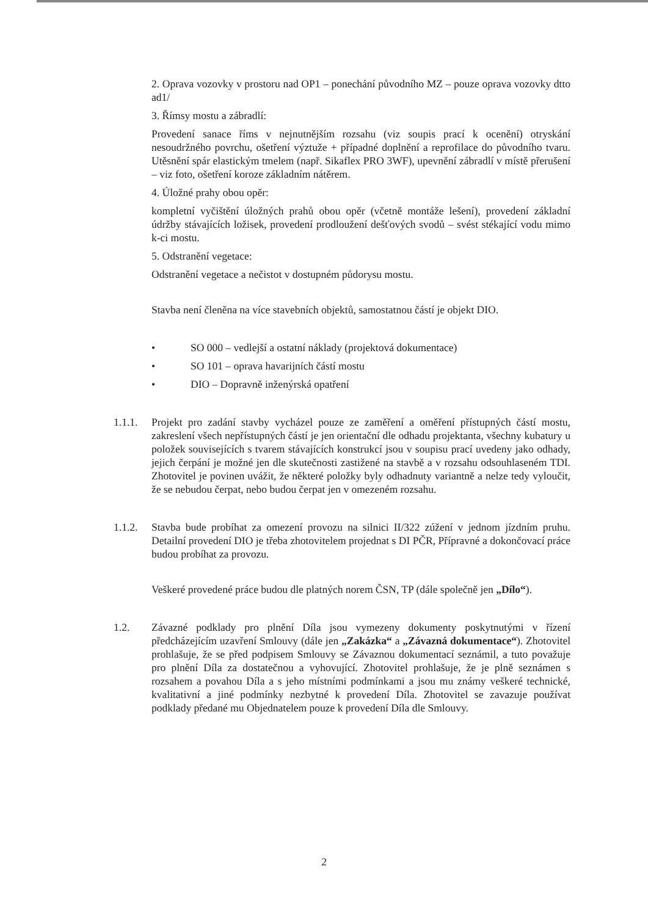2. Oprava vozovky v prostoru nad OP1 – ponechání původního MZ – pouze oprava vozovky dtto ad1/
3. Římsy mostu a zábradlí:
Provedení sanace říms v nejnutnějším rozsahu (viz soupis prací k ocenění) otryskání nesoudržného povrchu, ošetření výztuže + případné doplnění a reprofilace do původního tvaru. Utěsnění spár elastickým tmelem (např. Sikaflex PRO 3WF), upevnění zábradlí v místě přerušení – viz foto, ošetření koroze základním nátěrem.
4. Úložné prahy obou opěr:
kompletní vyčištění úložných prahů obou opěr (včetně montáže lešení), provedení základní údržby stávajících ložisek, provedení prodloužení dešťových svodů – svést stékající vodu mimo k-ci mostu.
5. Odstranění vegetace:
Odstranění vegetace a nečistot v dostupném půdorysu mostu.
Stavba není členěna na více stavebních objektů, samostatnou částí je objekt DIO.
• SO 000 – vedlejší a ostatní náklady (projektová dokumentace)
• SO 101 – oprava havarijních částí mostu
• DIO – Dopravně inženýrská opatření
1.1.1. Projekt pro zadání stavby vycházel pouze ze zaměření a oměření přístupných částí mostu, zakreslení všech nepřístupných částí je jen orientační dle odhadu projektanta, všechny kubatury u položek souvisejících s tvarem stávajících konstrukcí jsou v soupisu prací uvedeny jako odhady, jejich čerpání je možné jen dle skutečnosti zastižené na stavbě a v rozsahu odsouhlaseném TDI. Zhotovitel je povinen uvážit, že některé položky byly odhadnuty variantně a nelze tedy vyloučit, že se nebudou čerpat, nebo budou čerpat jen v omezeném rozsahu.
1.1.2. Stavba bude probíhat za omezení provozu na silnici II/322 zúžení v jednom jízdním pruhu. Detailní provedení DIO je třeba zhotovitelem projednat s DI PČR, Přípravné a dokončovací práce budou probíhat za provozu.
Veškeré provedené práce budou dle platných norem ČSN, TP (dále společně jen „Dílo“).
1.2. Závazné podklady pro plnění Díla jsou vymezeny dokumenty poskytnutými v řízení předcházejícím uzavření Smlouvy (dále jen „Zakázka“ a „Závazná dokumentace“). Zhotovitel prohlašuje, že se před podpisem Smlouvy se Závaznou dokumentací seznámil, a tuto považuje pro plnění Díla za dostatečnou a vyhovující. Zhotovitel prohlašuje, že je plně seznámen s rozsahem a povahou Díla a s jeho místními podmínkami a jsou mu známy veškeré technické, kvalitativní a jiné podmínky nezbytné k provedení Díla. Zhotovitel se zavazuje používat podklady předané mu Objednatelem pouze k provedení Díla dle Smlouvy.
2